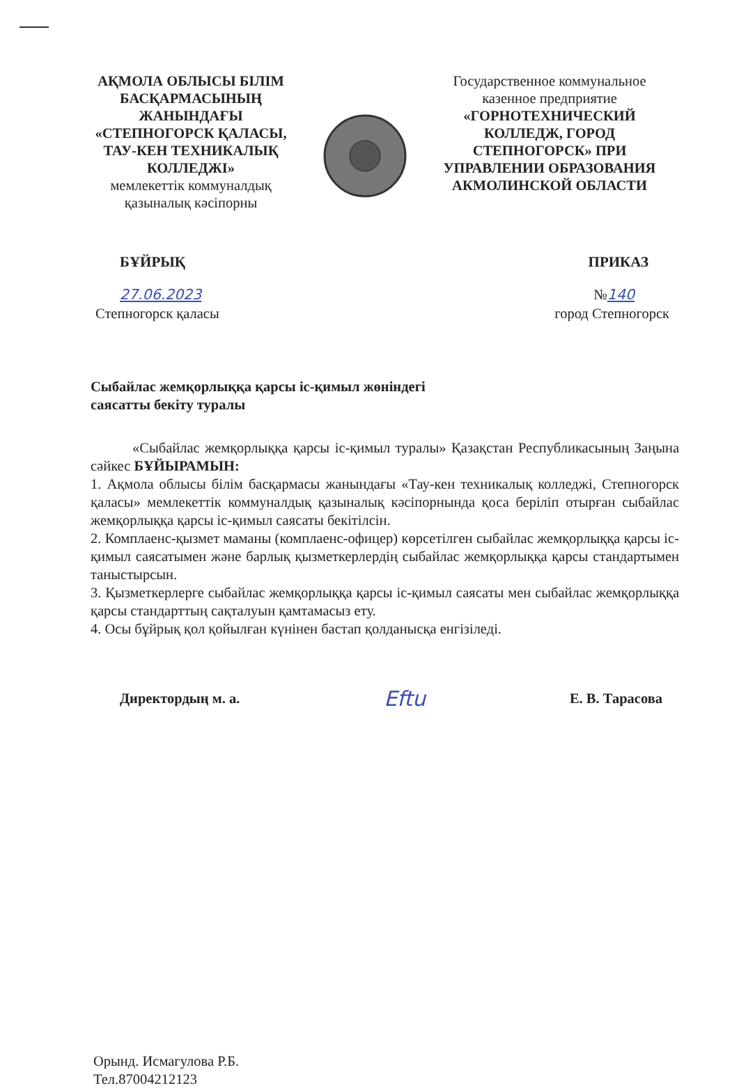АҚМОЛА ОБЛЫСЫ БІЛІМ БАСҚАРМАСЫНЫҢ ЖАНЫНДАҒЫ «СТЕПНОГОРСК ҚАЛАСЫ, ТАУ-КЕН ТЕХНИКАЛЫҚ КОЛЛЕДЖІ»
мемлекеттік коммуналдық қазыналық кәсіпорны
Государственное коммунальное казенное предприятие
«ГОРНОТЕХНИЧЕСКИЙ КОЛЛЕДЖ, ГОРОД СТЕПНОГОРСК» ПРИ УПРАВЛЕНИИ ОБРАЗОВАНИЯ АКМОЛИНСКОЙ ОБЛАСТИ
БҰЙРЫҚ ПРИКАЗ
27.06.2023 №140
Степногорск қаласы город Степногорск
Сыбайлас жемқорлыққа қарсы іс-қимыл жөніндегі
саясатты бекіту туралы
«Сыбайлас жемқорлыққа қарсы іс-қимыл туралы» Қазақстан Республикасының Заңына сәйкес БҰЙЫРАМЫН:
1. Ақмола облысы білім басқармасы жанындағы «Тау-кен техникалық колледжі, Степногорск қаласы» мемлекеттік коммуналдық қазыналық кәсіпорнында қоса беріліп отырған сыбайлас жемқорлыққа қарсы іс-қимыл саясаты бекітілсін.
2. Комплаенс-қызмет маманы (комплаенс-офицер) көрсетілген сыбайлас жемқорлыққа қарсы іс-қимыл саясатымен және барлық қызметкерлердің сыбайлас жемқорлыққа қарсы стандартымен таныстырсын.
3. Қызметкерлерге сыбайлас жемқорлыққа қарсы іс-қимыл саясаты мен сыбайлас жемқорлыққа қарсы стандарттың сақталуын қамтамасыз ету.
4. Осы бұйрық қол қойылған күнінен бастап қолданысқа енгізіледі.
Директордың м. а. Eftu Е. В. Тарасова
Орынд. Исмагулова Р.Б.
Тел.87004212123